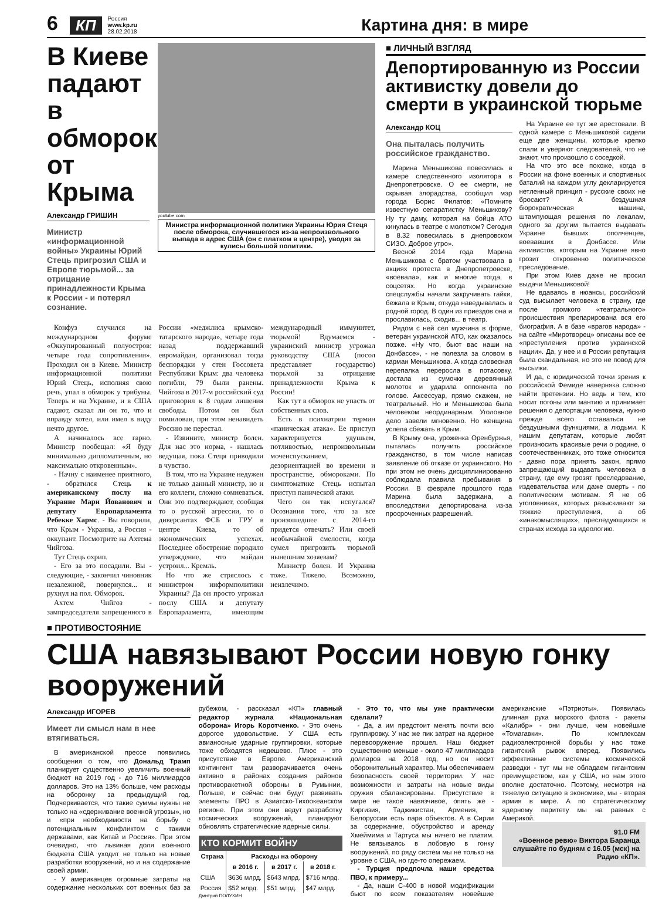6 КП Россия
www.kp.ru
28.02.2018 Картина дня: в мире
В Киеве падают в обморок от Крыма
Александр ГРИШИН
Министр «информационной войны» Украины Юрий Стець пригрозил США и Европе тюрьмой... за отрицание принадлежности Крыма к России - и потерял сознание.
youtube.com
Министра информационной политики Украины Юрия Стеця после обморока, случившегося из-за непроизвольного выпада в адрес США (он с платком в центре), уводят за кулисы большой политики.
Конфуз случился на международном форуме «Оккупированный полуостров: четыре года сопротивления». Проходил он в Киеве. Министр информационной политики Юрий Стець, исполняя свою речь, упал в обморок у трибуны. Теперь и на Украине, и в США гадают, сказал ли он то, что и вправду хотел, или имел в виду нечто другое.
А начиналось все гарно. Министр пообещал: «Я буду минимально дипломатичным, но максимально откровенным».
- Начну с наименее приятного, - обратился Стець к американскому послу на Украине Мари Йованович и депутату Европарламента Ребекке Хармс. - Вы говорили, что Крым - Украина, а Россия - оккупант. Посмотрите на Ахтема Чийгоза.
Тут Стець охрип.
- Его за это посадили. Вы - следующие, - закончил чиновник незалежной, повернулся... и рухнул на пол. Обморок.
Ахтем Чийгоз - зампредседателя запрещенного в России «меджлиса крымско-татарского народа», четыре года назад поддержавший евромайдан, организовал тогда беспорядки у стен Госсовета Республики Крым: два человека погибли, 79 были ранены. Чийгоза в 2017-м российский суд приговорил к 8 годам лишения свободы. Потом он был помилован, при этом ненавидеть Россию не перестал.
- Извините, министр болен. Для нас это норма, - нашлась ведущая, пока Стеця приводили в чувство.
В том, что на Украине недужен не только данный министр, но и его коллеги, сложно сомневаться. Они это подтверждают, сообщая то о русской агрессии, то о диверсантах ФСБ и ГРУ в центре Киева, то об экономических успехах. Последнее обострение породило утверждение, что майдан устроил... Кремль.
Но что же стряслось с министром информполитики Украины? Да он просто угрожал послу США и депутату Европарламента, имеющим международный иммунитет, тюрьмой! Вдумаемся - украинский министр угрожал руководству США (посол представляет государство) тюрьмой за отрицание принадлежности Крыма к России!
Как тут в обморок не упасть от собственных слов.
Есть в психиатрии термин «паническая атака». Ее приступ характеризуется удушьем, потливостью, непроизвольным мочеиспусканием, дезориентацией во времени и пространстве, обмороками. По симптоматике Стець испытал приступ панической атаки.
Чего он так испугался? Осознания того, что за все произошедшее с 2014-го придется отвечать? Или своей необычайной смелости, когда сумел пригрозить тюрьмой нынешним хозяевам?
Министр болен. И Украина тоже. Тяжело. Возможно, неизлечимо.
■ ЛИЧНЫЙ ВЗГЛЯД
Депортированную из России активистку довели до смерти в украинской тюрьме
Александр КОЦ
Она пыталась получить российское гражданство.
Марина Меньшикова повесилась в камере следственного изолятора в Днепропетровске. О ее смерти, не скрывая злорадства, сообщил мэр города Борис Филатов: «Помните известную сепаратистку Меньшикову? Ну ту даму, которая на бойца АТО кинулась в театре с молотком? Сегодня в 8.32 повесилась в днепровском СИЗО. Доброе утро».
Весной 2014 года Марина Меньшикова с братом участвовала в акциях протеста в Днепропетровске, «воевала», как и многие тогда, в соцсетях. Но когда украинские спецслужбы начали закручивать гайки, бежала в Крым, откуда наведывалась в родной город. В один из приездов она и прославилась, сходив... в театр.
Рядом с ней сел мужчина в форме, ветеран украинской АТО, как оказалось позже. «Ну что, бьют вас наши на Донбассе», - не полезла за словом в карман Меньшикова. А когда словесная перепалка переросла в потасовку, достала из сумочки деревянный молоток и ударила оппонента по голове. Аксессуар, прямо скажем, не театральный. Но и Меньшикова была человеком неординарным. Уголовное дело завели мгновенно. Но женщина успела сбежать в Крым.
В Крыму она, уроженка Оренбуржья, пыталась получить российское гражданство, в том числе написав заявление об отказе от украинского. Но при этом не очень дисциплинированно соблюдала правила пребывания в России. В феврале прошлого года Марина была задержана, а впоследствии депортирована из-за просроченных разрешений.
На Украине ее тут же арестовали. В одной камере с Меньшиковой сидели еще две женщины, которые крепко спали и уверяют следователей, что не знают, что произошло с соседкой.
На что это все похоже, когда в России на фоне военных и спортивных баталий на каждом углу декларируется нетленный принцип - русские своих не бросают? А бездушная бюрократическая машина, штампующая решения по лекалам, одного за другим пытается выдавать Украине бывших ополченцев, воевавших в Донбассе. Или активистов, которым на Украине явно грозит откровенно политическое преследование.
При этом Киев даже не просил выдачи Меньшиковой!
Не вдаваясь в нюансы, российский суд высылает человека в страну, где после громкого «театрального» происшествия препарирована вся его биография. А в базе «врагов народа» - на сайте «Миротворец» описаны все ее «преступления против украинской нации». Да, у нее и в России репутация была скандальная, но это не повод для высылки.
И да, с юридической точки зрения к российской Фемиде наверняка сложно найти претензии. Но ведь и тем, кто носит погоны или мантию и принимает решения о депортации человека, нужно прежде всего оставаться не бездушными функциями, а людьми. К нашим депутатам, которые любят произносить красивые речи о родине, о соотечественниках, это тоже относится - давно пора принять закон, прямо запрещающий выдавать человека в страну, где ему грозят преследование, издевательства или даже смерть - по политическим мотивам. Я не об уголовниках, которых разыскивают за тяжкие преступления, а об «инакомыслящих», преследующихся в странах исхода за идеологию.
■ ПРОТИВОСТОЯНИЕ
США навязывают России новую гонку вооружений
Александр ИГОРЕВ
Имеет ли смысл нам в нее втягиваться.
В американской прессе появились сообщения о том, что Дональд Трамп планирует существенно увеличить военный бюджет на 2019 год - до 716 миллиардов долларов. Это на 13% больше, чем расходы на оборонку за предыдущий год. Подчеркивается, что такие суммы нужны не только на «сдерживание военной угрозы», но и «при необходимости на борьбу с потенциальным конфликтом с такими державами, как Китай и Россия». При этом очевидно, что львиная доля военного бюджета США уходит не только на новые разработки вооружений, но и на содержание своей армии.
- У американцев огромные затраты на содержание нескольких сот военных баз за рубежом, - рассказал «КП» главный редактор журнала «Национальная оборона» Игорь Коротченко. - Это очень дорогое удовольствие. У США есть авианосные ударные группировки, которые тоже обходятся недешево. Плюс - это присутствие в Европе. Американский контингент там разворачивается очень активно в районах создания районов противоракетной обороны в Румынии, Польше, и сейчас они будут развивать элементы ПРО в Азиатско-Тихоокеанском регионе. При этом они ведут разработку космических вооружений, планируют обновлять стратегические ядерные силы.
КТО КОРМИТ ВОЙНУ
| Страна | Расходы на оборону | | |
| --- | --- | --- | --- |
| | в 2016 г. | в 2017 г. | в 2018 г. |
| США | $636 млрд. | $643 млрд. | $716 млрд. |
| Россия | $52 млрд. | $51 млрд. | $47 млрд. |
Дмитрий ПОЛУХИН
- Это то, что мы уже практически сделали?
- Да, а им предстоит менять почти всю группировку. У нас же пик затрат на ядерное перевооружение прошел. Наш бюджет существенно меньше - около 47 миллиардов долларов на 2018 год, но он носит оборонительный характер. Мы обеспечиваем безопасность своей территории. У нас возможности и затраты на новые виды оружия сбалансированы. Присутствие в мире не такое навязчивое, опять же - Киргизия, Таджикистан, Армения, в Белоруссии есть пара объектов. А в Сирии за содержание, обустройство и аренду Хмеймима и Тартуса мы ничего не платим. Не ввязываясь в лобовую в гонку вооружений, по ряду систем мы не только на уровне с США, но где-то опережаем.
- Турция предпочла наши средства ПВО, к примеру...
- Да, наши С-400 в новой модификации бьют по всем показателям новейшие американские «Пэтриоты». Появилась длинная рука морского флота - ракеты «Калибр» - они лучше, чем новейшие «Томагавки». По комплексам радиоэлектронной борьбы у нас тоже гигантский рывок вперед. Появились эффективные системы космической разведки - тут мы не обладаем гигантским преимуществом, как у США, но нам этого вполне достаточно. Поэтому, несмотря на тяжелую ситуацию в экономике, мы - вторая армия в мире. А по стратегическому ядерному паритету мы на равных с Америкой.
91.0 FM
«Военное ревю» Виктора Баранца слушайте по будням с 16.05 (мск) на Радио «КП».